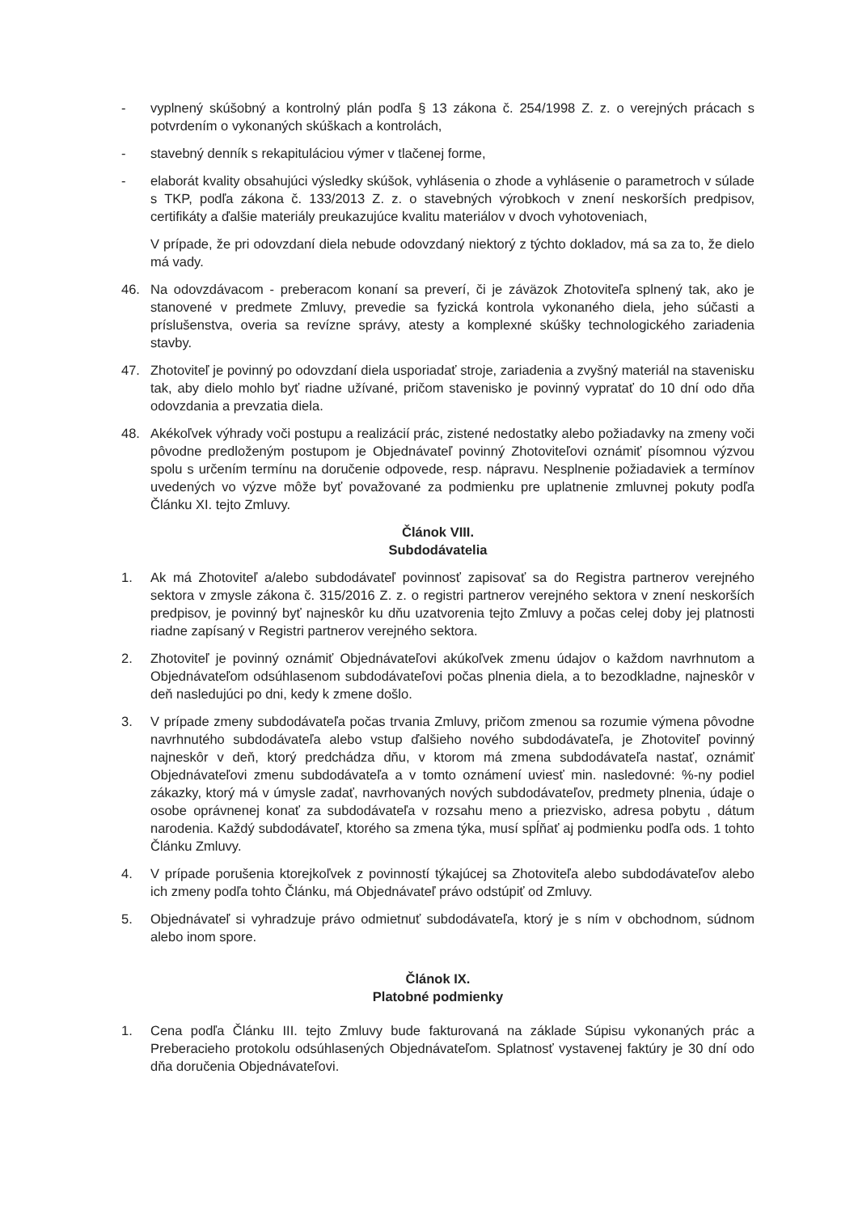- vyplnený skúšobný a kontrolný plán podľa § 13 zákona č. 254/1998 Z. z. o verejných prácach s potvrdením o vykonaných skúškach a kontrolách,
- stavebný denník s rekapituláciou výmer v tlačenej forme,
- elaborát kvality obsahujúci výsledky skúšok, vyhlásenia o zhode a vyhlásenie o parametroch v súlade s TKP, podľa zákona č. 133/2013 Z. z. o stavebných výrobkoch v znení neskorších predpisov, certifikáty a ďalšie materiály preukazujúce kvalitu materiálov v dvoch vyhotoveniach,
V prípade, že pri odovzdaní diela nebude odovzdaný niektorý z týchto dokladov, má sa za to, že dielo má vady.
46. Na odovzdávacom - preberacom konaní sa preverí, či je záväzok Zhotoviteľa splnený tak, ako je stanovené v predmete Zmluvy, prevedie sa fyzická kontrola vykonaného diela, jeho súčasti a príslušenstva, overia sa revízne správy, atesty a komplexné skúšky technologického zariadenia stavby.
47. Zhotoviteľ je povinný po odovzdaní diela usporiadať stroje, zariadenia a zvyšný materiál na stavenisku tak, aby dielo mohlo byť riadne užívané, pričom stavenisko je povinný vypratať do 10 dní odo dňa odovzdania a prevzatia diela.
48. Akékoľvek výhrady voči postupu a realizácií prác, zistené nedostatky alebo požiadavky na zmeny voči pôvodne predloženým postupom je Objednávateľ povinný Zhotoviteľovi oznámiť písomnou výzvou spolu s určením termínu na doručenie odpovede, resp. nápravu. Nesplnenie požiadaviek a termínov uvedených vo výzve môže byť považované za podmienku pre uplatnenie zmluvnej pokuty podľa Článku XI. tejto Zmluvy.
Článok VIII.
Subdodávatelia
1. Ak má Zhotoviteľ a/alebo subdodávateľ povinnosť zapisovať sa do Registra partnerov verejného sektora v zmysle zákona č. 315/2016 Z. z. o registri partnerov verejného sektora v znení neskorších predpisov, je povinný byť najneskôr ku dňu uzatvorenia tejto Zmluvy a počas celej doby jej platnosti riadne zapísaný v Registri partnerov verejného sektora.
2. Zhotoviteľ je povinný oznámiť Objednávateľovi akúkoľvek zmenu údajov o každom navrhnutom a Objednávateľom odsúhlasenom subdodávateľovi počas plnenia diela, a to bezodkladne, najneskôr v deň nasledujúci po dni, kedy k zmene došlo.
3. V prípade zmeny subdodávateľa počas trvania Zmluvy, pričom zmenou sa rozumie výmena pôvodne navrhnutého subdodávateľa alebo vstup ďalšieho nového subdodávateľa, je Zhotoviteľ povinný najneskôr v deň, ktorý predchádza dňu, v ktorom má zmena subdodávateľa nastať, oznámiť Objednávateľovi zmenu subdodávateľa a v tomto oznámení uviesť min. nasledovné: %-ny podiel zákazky, ktorý má v úmysle zadať, navrhovaných nových subdodávateľov, predmety plnenia, údaje o osobe oprávnenej konať za subdodávateľa v rozsahu meno a priezvisko, adresa pobytu , dátum narodenia. Každý subdodávateľ, ktorého sa zmena týka, musí spĺňať aj podmienku podľa ods. 1 tohto Článku Zmluvy.
4. V prípade porušenia ktorejkoľvek z povinností týkajúcej sa Zhotoviteľa alebo subdodávateľov alebo ich zmeny podľa tohto Článku, má Objednávateľ právo odstúpiť od Zmluvy.
5. Objednávateľ si vyhradzuje právo odmietnuť subdodávateľa, ktorý je s ním v obchodnom, súdnom alebo inom spore.
Článok IX.
Platobné podmienky
1. Cena podľa Článku III. tejto Zmluvy bude fakturovaná na základe Súpisu vykonaných prác a Preberacieho protokolu odsúhlasených Objednávateľom. Splatnosť vystavenej faktúry je 30 dní odo dňa doručenia Objednávateľovi.